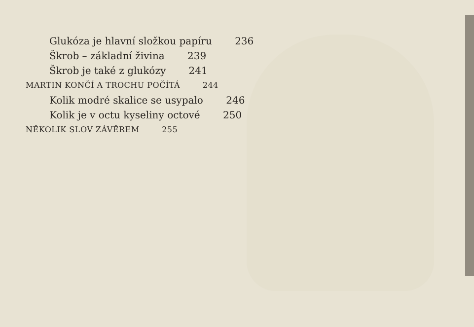Glukóza je hlavní složkou papíru 236
Škrob – základní živina 239
Škrob je také z glukózy 241
MARTIN KONČÍ A TROCHU POČÍTÁ 244
Kolik modré skalice se usypalo 246
Kolik je v octu kyseliny octové 250
NĚKOLIK SLOV ZÁVĚREM 255